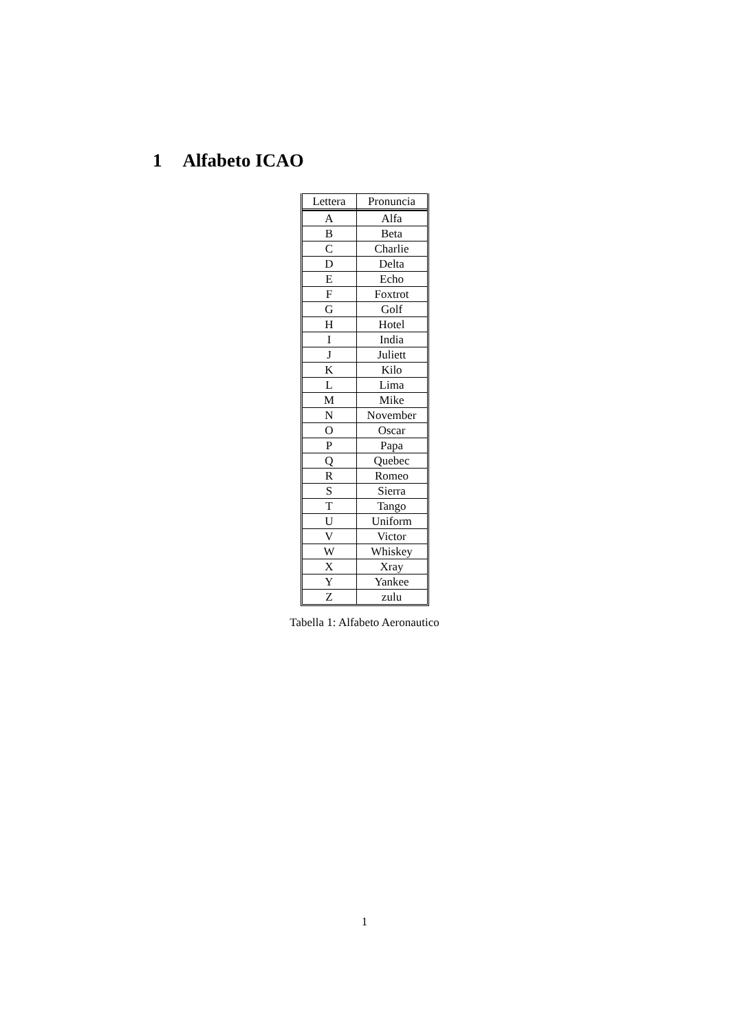1 Alfabeto ICAO
| Lettera | Pronuncia |
| --- | --- |
| A | Alfa |
| B | Beta |
| C | Charlie |
| D | Delta |
| E | Echo |
| F | Foxtrot |
| G | Golf |
| H | Hotel |
| I | India |
| J | Juliett |
| K | Kilo |
| L | Lima |
| M | Mike |
| N | November |
| O | Oscar |
| P | Papa |
| Q | Quebec |
| R | Romeo |
| S | Sierra |
| T | Tango |
| U | Uniform |
| V | Victor |
| W | Whiskey |
| X | Xray |
| Y | Yankee |
| Z | zulu |
Tabella 1: Alfabeto Aeronautico
1